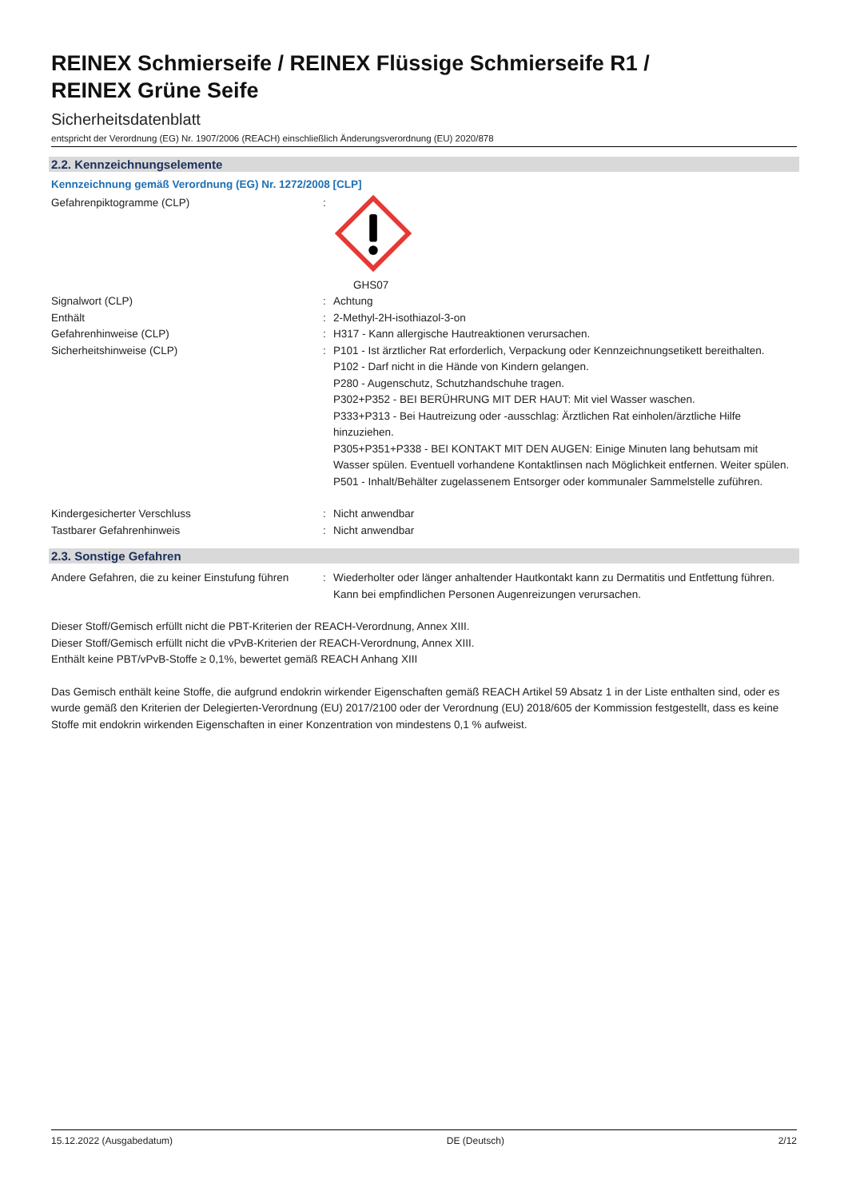REINEX Schmierseife / REINEX Flüssige Schmierseife R1 /
REINEX Grüne Seife
Sicherheitsdatenblatt
entspricht der Verordnung (EG) Nr. 1907/2006 (REACH) einschließlich Änderungsverordnung (EU) 2020/878
2.2. Kennzeichnungselemente
Kennzeichnung gemäß Verordnung (EG) Nr. 1272/2008 [CLP]
Gefahrenpiktogramme (CLP) : GHS07
Signalwort (CLP) : Achtung
Enthält : 2-Methyl-2H-isothiazol-3-on
Gefahrenhinweise (CLP) : H317 - Kann allergische Hautreaktionen verursachen.
Sicherheitshinweise (CLP) : P101 - Ist ärztlicher Rat erforderlich, Verpackung oder Kennzeichnungsetikett bereithalten.
P102 - Darf nicht in die Hände von Kindern gelangen.
P280 - Augenschutz, Schutzhandschuhe tragen.
P302+P352 - BEI BERÜHRUNG MIT DER HAUT: Mit viel Wasser waschen.
P333+P313 - Bei Hautreizung oder -ausschlag: Ärztlichen Rat einholen/ärztliche Hilfe hinzuziehen.
P305+P351+P338 - BEI KONTAKT MIT DEN AUGEN: Einige Minuten lang behutsam mit Wasser spülen. Eventuell vorhandene Kontaktlinsen nach Möglichkeit entfernen. Weiter spülen.
P501 - Inhalt/Behälter zugelassenem Entsorger oder kommunaler Sammelstelle zuführen.
Kindergesicherter Verschluss : Nicht anwendbar
Tastbarer Gefahrenhinweis : Nicht anwendbar
2.3. Sonstige Gefahren
Andere Gefahren, die zu keiner Einstufung führen
: Wiederholter oder länger anhaltender Hautkontakt kann zu Dermatitis und Entfettung führen. Kann bei empfindlichen Personen Augenreizungen verursachen.
Dieser Stoff/Gemisch erfüllt nicht die PBT-Kriterien der REACH-Verordnung, Annex XIII.
Dieser Stoff/Gemisch erfüllt nicht die vPvB-Kriterien der REACH-Verordnung, Annex XIII.
Enthält keine PBT/vPvB-Stoffe ≥ 0,1%, bewertet gemäß REACH Anhang XIII
Das Gemisch enthält keine Stoffe, die aufgrund endokrin wirkender Eigenschaften gemäß REACH Artikel 59 Absatz 1 in der Liste enthalten sind, oder es wurde gemäß den Kriterien der Delegierten-Verordnung (EU) 2017/2100 oder der Verordnung (EU) 2018/605 der Kommission festgestellt, dass es keine Stoffe mit endokrin wirkenden Eigenschaften in einer Konzentration von mindestens 0,1 % aufweist.
15.12.2022 (Ausgabedatum) DE (Deutsch) 2/12